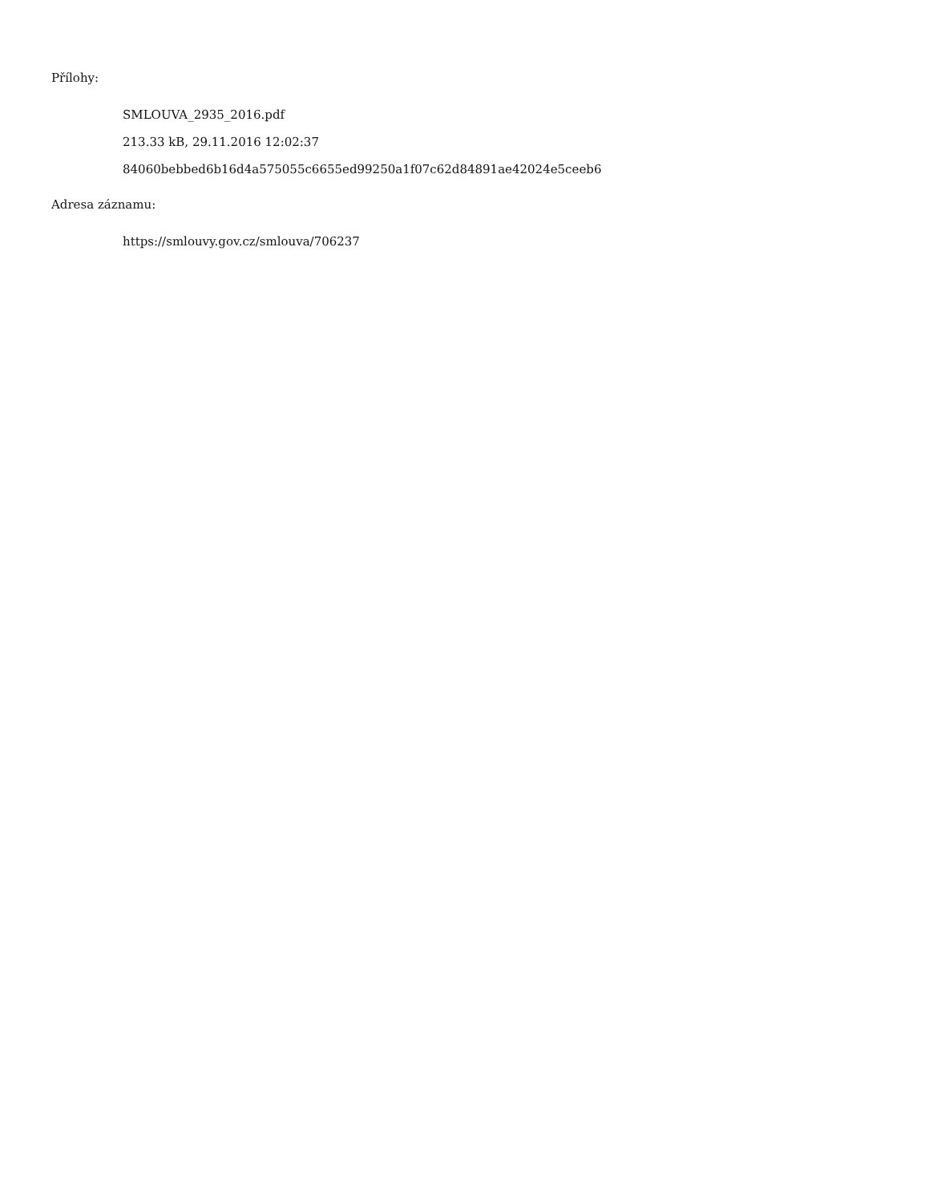Přílohy:
SMLOUVA_2935_2016.pdf
213.33 kB, 29.11.2016 12:02:37
84060bebbed6b16d4a575055c6655ed99250a1f07c62d84891ae42024e5ceeb6
Adresa záznamu:
https://smlouvy.gov.cz/smlouva/706237